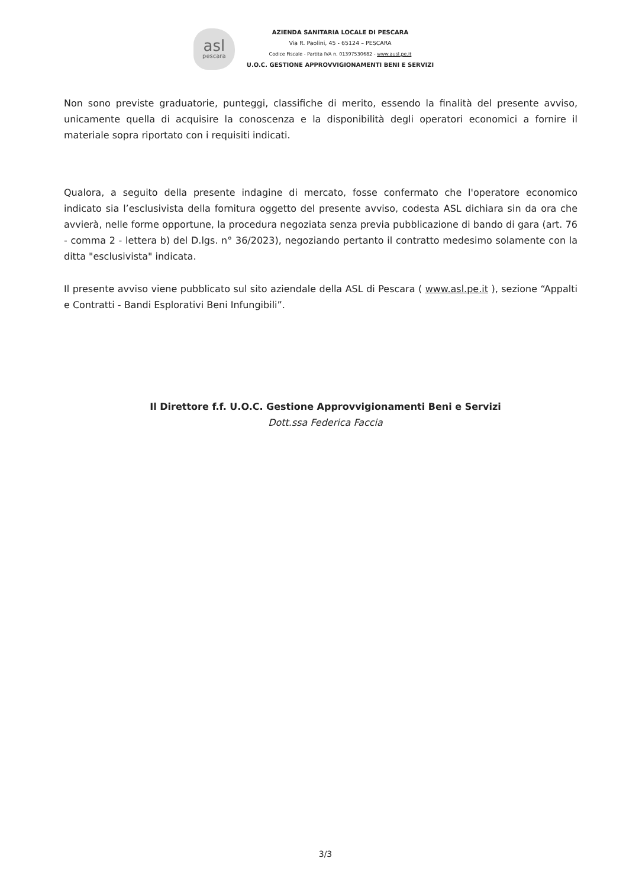asl
pescara
AZIENDA SANITARIA LOCALE DI PESCARA
Via R. Paolini, 45 - 65124 – PESCARA
Codice Fiscale - Partita IVA n. 01397530682 - www.ausl.pe.it
U.O.C. GESTIONE APPROVVIGIONAMENTI BENI E SERVIZI
Non sono previste graduatorie, punteggi, classifiche di merito, essendo la finalità del presente avviso, unicamente quella di acquisire la conoscenza e la disponibilità degli operatori economici a fornire il materiale sopra riportato con i requisiti indicati.
Qualora, a seguito della presente indagine di mercato, fosse confermato che l'operatore economico indicato sia l’esclusivista della fornitura oggetto del presente avviso, codesta ASL dichiara sin da ora che avvierà, nelle forme opportune, la procedura negoziata senza previa pubblicazione di bando di gara (art. 76 - comma 2 - lettera b) del D.lgs. n° 36/2023), negoziando pertanto il contratto medesimo solamente con la ditta "esclusivista" indicata.
Il presente avviso viene pubblicato sul sito aziendale della ASL di Pescara ( www.asl.pe.it ), sezione “Appalti e Contratti - Bandi Esplorativi Beni Infungibili”.
Il Direttore f.f. U.O.C. Gestione Approvvigionamenti Beni e Servizi
Dott.ssa Federica Faccia
3/3